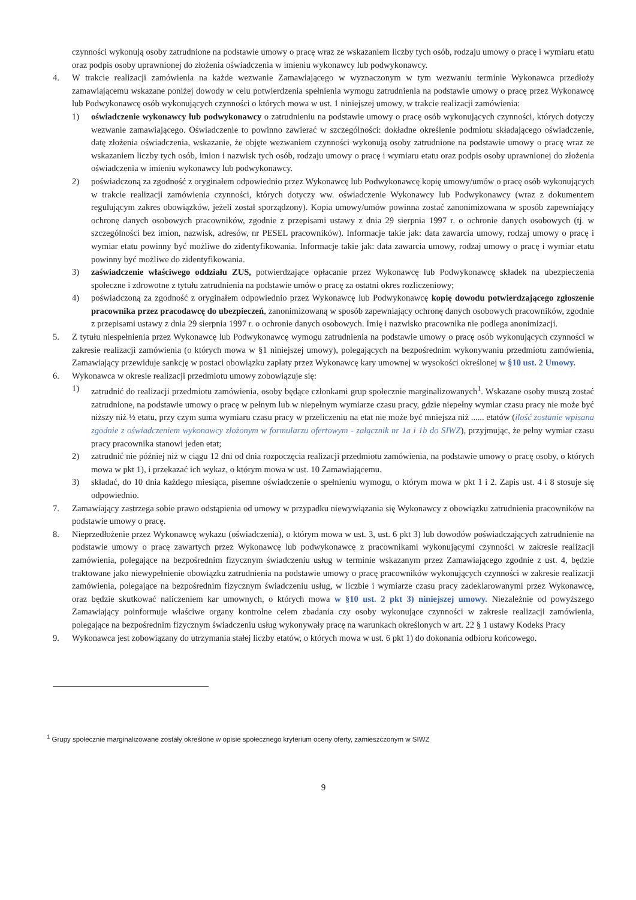czynności wykonują osoby zatrudnione na podstawie umowy o pracę wraz ze wskazaniem liczby tych osób, rodzaju umowy o pracę i wymiaru etatu oraz podpis osoby uprawnionej do złożenia oświadczenia w imieniu wykonawcy lub podwykonawcy.
4. W trakcie realizacji zamówienia na każde wezwanie Zamawiającego w wyznaczonym w tym wezwaniu terminie Wykonawca przedłoży zamawiającemu wskazane poniżej dowody w celu potwierdzenia spełnienia wymogu zatrudnienia na podstawie umowy o pracę przez Wykonawcę lub Podwykonawcę osób wykonujących czynności o których mowa w ust. 1 niniejszej umowy, w trakcie realizacji zamówienia:
1) oświadczenie wykonawcy lub podwykonawcy o zatrudnieniu na podstawie umowy o pracę osób wykonujących czynności, których dotyczy wezwanie zamawiającego. Oświadczenie to powinno zawierać w szczególności: dokładne określenie podmiotu składającego oświadczenie, datę złożenia oświadczenia, wskazanie, że objęte wezwaniem czynności wykonują osoby zatrudnione na podstawie umowy o pracę wraz ze wskazaniem liczby tych osób, imion i nazwisk tych osób, rodzaju umowy o pracę i wymiaru etatu oraz podpis osoby uprawnionej do złożenia oświadczenia w imieniu wykonawcy lub podwykonawcy.
2) poświadczoną za zgodność z oryginałem odpowiednio przez Wykonawcę lub Podwykonawcę kopię umowy/umów o pracę osób wykonujących w trakcie realizacji zamówienia czynności, których dotyczy ww. oświadczenie Wykonawcy lub Podwykonawcy (wraz z dokumentem regulującym zakres obowiązków, jeżeli został sporządzony). Kopia umowy/umów powinna zostać zanonimizowana w sposób zapewniający ochronę danych osobowych pracowników, zgodnie z przepisami ustawy z dnia 29 sierpnia 1997 r. o ochronie danych osobowych (tj. w szczególności bez imion, nazwisk, adresów, nr PESEL pracowników). Informacje takie jak: data zawarcia umowy, rodzaj umowy o pracę i wymiar etatu powinny być możliwe do zidentyfikowania. Informacje takie jak: data zawarcia umowy, rodzaj umowy o pracę i wymiar etatu powinny być możliwe do zidentyfikowania.
3) zaświadczenie właściwego oddziału ZUS, potwierdzające opłacanie przez Wykonawcę lub Podwykonawcę składek na ubezpieczenia społeczne i zdrowotne z tytułu zatrudnienia na podstawie umów o pracę za ostatni okres rozliczeniowy;
4) poświadczoną za zgodność z oryginałem odpowiednio przez Wykonawcę lub Podwykonawcę kopię dowodu potwierdzającego zgłoszenie pracownika przez pracodawcę do ubezpieczeń, zanonimizowaną w sposób zapewniający ochronę danych osobowych pracowników, zgodnie z przepisami ustawy z dnia 29 sierpnia 1997 r. o ochronie danych osobowych. Imię i nazwisko pracownika nie podlega anonimizacji.
5. Z tytułu niespełnienia przez Wykonawcę lub Podwykonawcę wymogu zatrudnienia na podstawie umowy o pracę osób wykonujących czynności w zakresie realizacji zamówienia (o których mowa w §1 niniejszej umowy), polegających na bezpośrednim wykonywaniu przedmiotu zamówienia, Zamawiający przewiduje sankcję w postaci obowiązku zapłaty przez Wykonawcę kary umownej w wysokości określonej w §10 ust. 2 Umowy.
6. Wykonawca w okresie realizacji przedmiotu umowy zobowiązuje się:
1) zatrudnić do realizacji przedmiotu zamówienia, osoby będące członkami grup społecznie marginalizowanych<sup>1</sup>. Wskazane osoby muszą zostać zatrudnione, na podstawie umowy o pracę w pełnym lub w niepełnym wymiarze czasu pracy, gdzie niepełny wymiar czasu pracy nie może być niższy niż ½ etatu, przy czym suma wymiaru czasu pracy w przeliczeniu na etat nie może być mniejsza niż ...... etatów (ilość zostanie wpisana zgodnie z oświadczeniem wykonawcy złożonym w formularzu ofertowym - załącznik nr 1a i 1b do SIWZ), przyjmując, że pełny wymiar czasu pracy pracownika stanowi jeden etat;
2) zatrudnić nie później niż w ciągu 12 dni od dnia rozpoczęcia realizacji przedmiotu zamówienia, na podstawie umowy o pracę osoby, o których mowa w pkt 1), i przekazać ich wykaz, o którym mowa w ust. 10 Zamawiającemu.
3) składać, do 10 dnia każdego miesiąca, pisemne oświadczenie o spełnieniu wymogu, o którym mowa w pkt 1 i 2. Zapis ust. 4 i 8 stosuje się odpowiednio.
7. Zamawiający zastrzega sobie prawo odstąpienia od umowy w przypadku niewywiązania się Wykonawcy z obowiązku zatrudnienia pracowników na podstawie umowy o pracę.
8. Nieprzedłożenie przez Wykonawcę wykazu (oświadczenia), o którym mowa w ust. 3, ust. 6 pkt 3) lub dowodów poświadczających zatrudnienie na podstawie umowy o pracę zawartych przez Wykonawcę lub podwykonawcę z pracownikami wykonującymi czynności w zakresie realizacji zamówienia, polegające na bezpośrednim fizycznym świadczeniu usług w terminie wskazanym przez Zamawiającego zgodnie z ust. 4, będzie traktowane jako niewypełnienie obowiązku zatrudnienia na podstawie umowy o pracę pracowników wykonujących czynności w zakresie realizacji zamówienia, polegające na bezpośrednim fizycznym świadczeniu usług, w liczbie i wymiarze czasu pracy zadeklarowanymi przez Wykonawcę, oraz będzie skutkować naliczeniem kar umownych, o których mowa w §10 ust. 2 pkt 3) niniejszej umowy. Niezależnie od powyższego Zamawiający poinformuje właściwe organy kontrolne celem zbadania czy osoby wykonujące czynności w zakresie realizacji zamówienia, polegające na bezpośrednim fizycznym świadczeniu usług wykonywały pracę na warunkach określonych w art. 22 § 1 ustawy Kodeks Pracy
9. Wykonawca jest zobowiązany do utrzymania stałej liczby etatów, o których mowa w ust. 6 pkt 1) do dokonania odbioru końcowego.
<sup>1</sup> Grupy społecznie marginalizowane zostały określone w opisie społecznego kryterium oceny oferty, zamieszczonym w SIWZ
9